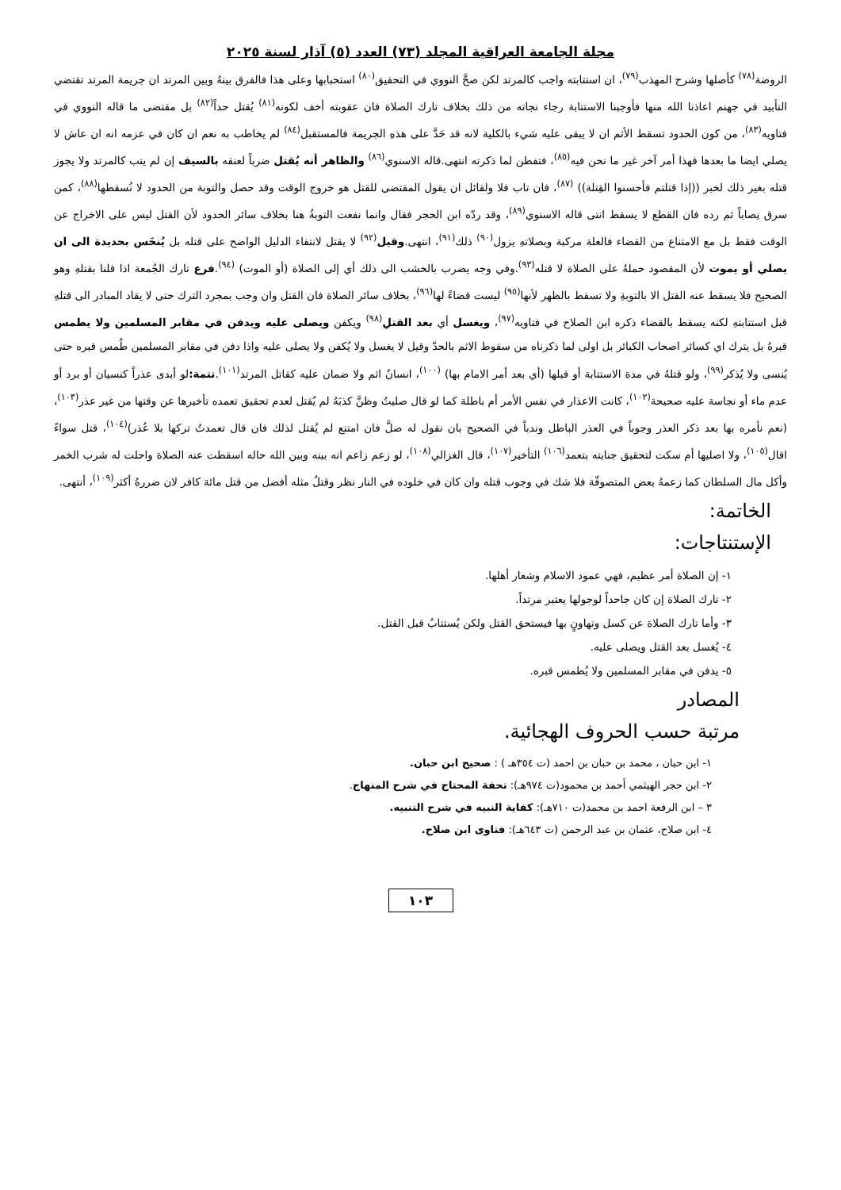مجلة الجامعة العراقية المجلد (٧٣) العدد (٥) آذار لسنة ٢٠٢٥
الروضة<sup>(٧٨)</sup> كأصلها وشرح المهذب<sup>(٧٩)</sup>، ان استتابته واجب كالمرتد لكن صحَّ النووي في التحقيق<sup>(٨٠)</sup> استحبابها وعلى هذا فالفرق بينهُ وبين المرتد ان جريمة المرتد تقتضي التأبيد في جهنم اعاذنا الله منها فأوجبنا الاستتابة رجاء نجاته من ذلك بخلاف تارك الصلاة فان عقوبته أخف لكونه<sup>(٨١)</sup> يُقتل حداً<sup>(٨٢)</sup> بل مقتضى ما قاله النووي في فتاويه<sup>(٨٣)</sup>، من كون الحدود تسقط الأثم ان لا يبقى عليه شيء بالكلية لانه قد حَدَّ على هذهِ الجريمة فالمستقبل<sup>(٨٤)</sup> لم يخاطب به نعم ان كان في عزمه انه ان عاش لا يصلي ايضا ما بعدها فهذا أمر آخر غير ما نحن فيه<sup>(٨٥)</sup>، فتفطن لما ذكرته انتهى.قاله الاسنوي<sup>(٨٦)</sup> والظاهر أنه يُقتل ضرباً لعنقه بالسيف إن لم يتب كالمرتد ولا يجوز قتله بغير ذلك لخبر ((إذا قتلتم فأحسنوا القِتلة)) <sup>(٨٧)</sup>، فان تاب فلا ولقائل ان يقول المقتضى للقتل هو خروج الوقت وقد حصل والتوبة من الحدود لا نُسقطها<sup>(٨٨)</sup>، كمن سرق نِصاباً ثم رده فان القطع لا يسقط انتى قاله الاسنوي<sup>(٨٩)</sup>، وقد ردّه ابن الحجر فقال وانما نفعت التوبةُ هنا بخلاف سائر الحدود لأن القتل ليس على الاخراج عن الوقت فقط بل مع الامتناع من القضاء فالعلة مركبة وبصلاتهِ يزول<sup>(٩٠)</sup> ذلك<sup>(٩١)</sup>، انتهى.وقيل<sup>(٩٢)</sup> لا يقتل لانتفاء الدليل الواضح على قتله بل يُنخَس بحديدة الى ان يصلي أو يموت لأن المقصود حملهُ على الصلاة لا قتله<sup>(٩٣)</sup>.وفي وجه يضرب بالخشب الى ذلك أي إلى الصلاة (أو الموت) <sup>(٩٤)</sup>.فرع تارك الجُمعة اذا قلنا بقتلهِ وهو الصحيح فلا يسقط عنه القتل الا بالتوبةِ ولا تسقط بالظهر لأنها<sup>(٩٥)</sup> ليست قضاءً لها<sup>(٩٦)</sup>، بخلاف سائر الصلاة فان القتل وان وجب بمجرد الترك حتى لا يقاد المبادر الى قتلهِ قبل استتابتهِ لكنه يسقط بالقضاء ذكره ابن الصلاح في فتاويه<sup>(٩٧)</sup>، ويغسل أي بعد القتلِ<sup>(٩٨)</sup> ويكفن ويصلى عليه ويدفن في مقابر المسلمين ولا يطمس قبرهُ بل يترك اي كسائر اصحاب الكبائر بل اولى لما ذكرناه من سقوط الاثم بالحدّ وقيل لا يغسل ولا يُكفن ولا يصلى عليه واذا دفن في مقابر المسلمين طُمس قبره حتى يُنسى ولا يُذكر<sup>(٩٩)</sup>، ولو قتلهُ في مدة الاستتابة أو قبلها (أي بعد أمر الامام بها) <sup>(١٠٠)</sup>، انسانُ اثم ولا ضمان عليه كقاتل المرتد<sup>(١٠١)</sup>.تتمة: لو أبدى عذراً كنسيان أو برد أو عدم ماء أو نجاسة عليه صحيحة<sup>(١٠٢)</sup>، كانت الاعذار في نفس الأمر أم باطلة كما لو قال صليتُ وظنَّ كذبَهُ لم يُقتل لعدم تحقيق تعمده تأخيرها عن وقتها من غير عذر<sup>(١٠٣)</sup>،(نعم نأمره بها بعد ذكر العذر وجوباً في العذر الباطل وندباً في الصحيح بان نقول له صلَّ فان امتنع لم يُقتل لذلك فان قال تعمدتُ تركها بلا عُذر)<sup>(١٠٤)</sup>، قتل سواءً اقال<sup>(١٠٥)</sup>، ولا اصليها أم سكت لتحقيق جنايته بتعمد<sup>(١٠٦)</sup> التأخير<sup>(١٠٧)</sup>، قال الغزالي<sup>(١٠٨)</sup>، لو زعم زاعم انه بينه وبين الله حاله اسقطت عنه الصلاة واحلت له شرب الخمر وأكل مال السلطان كما زعمهُ بعض المتصوفّة فلا شك في وجوب قتله وان كان في خلوده في النار نظر وقتلُ مثله أفضل من قتل مائة كافر لان ضررهُ أكثر<sup>(١٠٩)</sup>، أنتهى.
الخاتمة:
الإستنتاجات:
١- إن الصلاة أمر عظيم، فهي عمود الاسلام وشعار أهلها.
٢- تارك الصلاة إن كان جاحداً لوجولها يعتبر مرتداً.
٣- وأما تارك الصلاة عن كسل وتهاونٍ بها فيستحق القتل ولكن يُستتابُ قبل القتل.
٤- يُغسل بعد القتل ويصلى عليه.
٥- يدفن في مقابر المسلمين ولا يُطمس قبره.
المصادر
مرتبة حسب الحروف الهجائية.
١- ابن حبان ، محمد بن حبان بن احمد (ت ٣٥٤هـ ) : صحيح ابن حبان.
٢- ابن حجر الهيثمي أحمد بن محمود(ت ٩٧٤هـ): تحفة المحتاج في شرح المنهاج.
٣ – ابن الرفعة احمد بن محمد(ت ٧١٠هـ): كفاية النبيه في شرح التنبيه.
٤- ابن صلاح، عثمان بن عبد الرحمن (ت ٦٤٣هـ): فتاوى ابن صلاح.
١٠٣